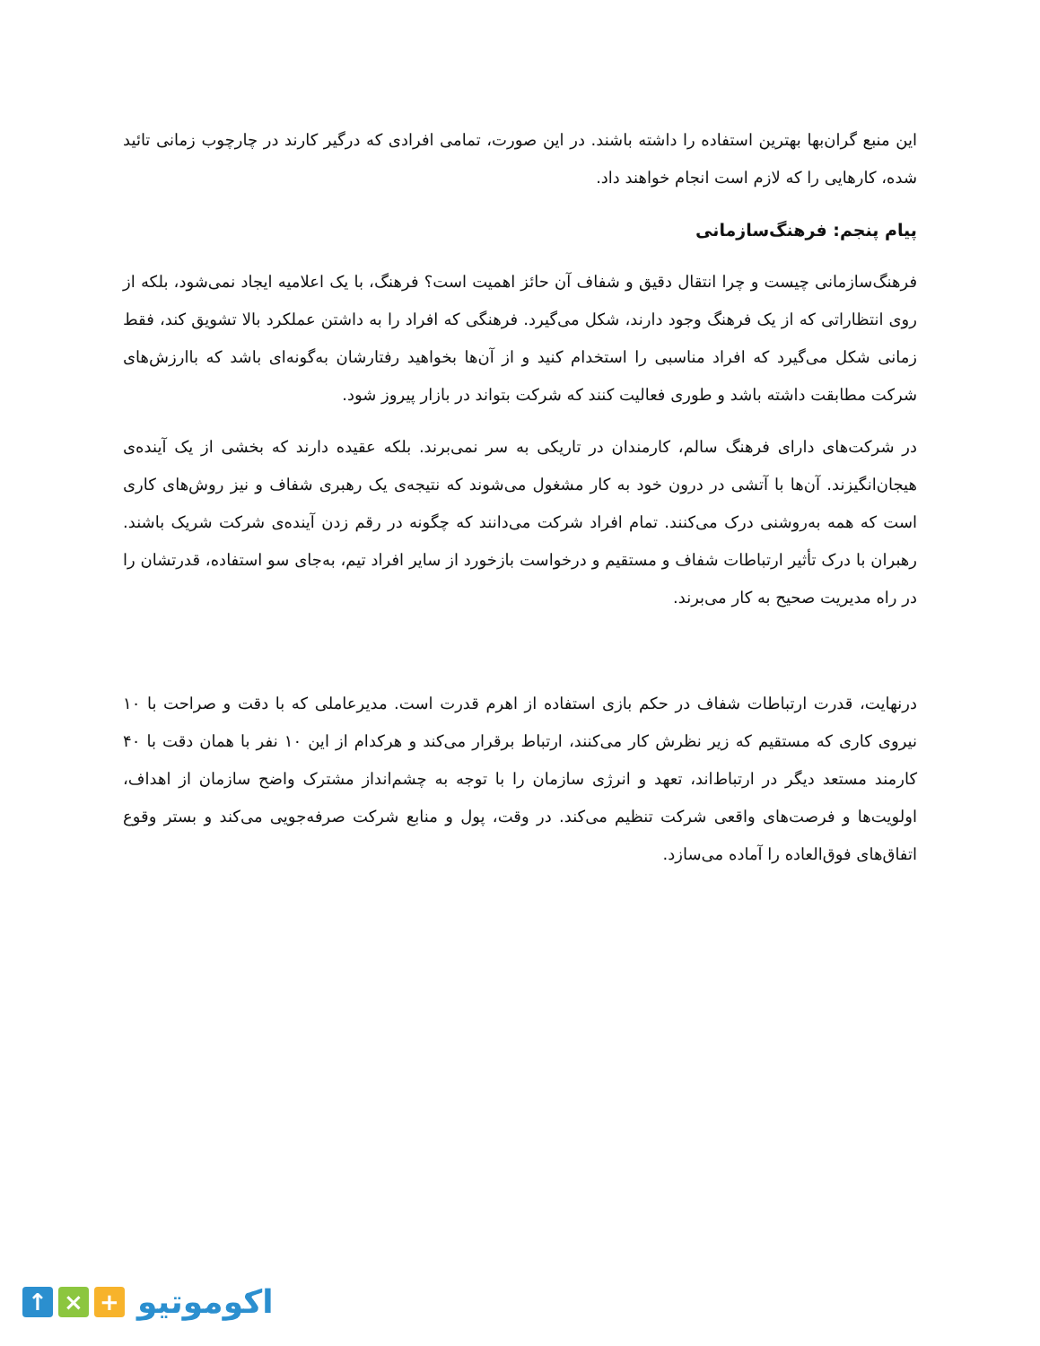این منبع گران‌بها بهترین استفاده را داشته باشند. در این صورت، تمامی افرادی که درگیر کارند در چارچوب زمانی تائید شده، کارهایی را که لازم است انجام خواهند داد.
پیام پنجم: فرهنگ‌سازمانی
فرهنگ‌سازمانی چیست و چرا انتقال دقیق و شفاف آن حائز اهمیت است؟ فرهنگ، با یک اعلامیه ایجاد نمی‌شود، بلکه از روی انتظاراتی که از یک فرهنگ وجود دارند، شکل می‌گیرد. فرهنگی که افراد را به داشتن عملکرد بالا تشویق کند، فقط زمانی شکل می‌گیرد که افراد مناسبی را استخدام کنید و از آن‌ها بخواهید رفتارشان به‌گونه‌ای باشد که باارزش‌های شرکت مطابقت داشته باشد و طوری فعالیت کنند که شرکت بتواند در بازار پیروز شود.
در شرکت‌های دارای فرهنگ سالم، کارمندان در تاریکی به سر نمی‌برند. بلکه عقیده دارند که بخشی از یک آینده‌ی هیجان‌انگیزند. آن‌ها با آتشی در درون خود به کار مشغول می‌شوند که نتیجه‌ی یک رهبری شفاف و نیز روش‌های کاری است که همه به‌روشنی درک می‌کنند. تمام افراد شرکت می‌دانند که چگونه در رقم زدن آینده‌ی شرکت شریک باشند. رهبران با درک تأثیر ارتباطات شفاف و مستقیم و درخواست بازخورد از سایر افراد تیم، به‌جای سو استفاده، قدرتشان را در راه مدیریت صحیح به کار می‌برند.
درنهایت، قدرت ارتباطات شفاف در حکم بازی استفاده از اهرم قدرت است. مدیرعاملی که با دقت و صراحت با ۱۰ نیروی کاری که مستقیم که زیر نظرش کار می‌کنند، ارتباط برقرار می‌کند و هرکدام از این ۱۰ نفر با همان دقت با ۴۰ کارمند مستعد دیگر در ارتباط‌اند، تعهد و انرژی سازمان را با توجه به چشم‌انداز مشترک واضح سازمان از اهداف، اولویت‌ها و فرصت‌های واقعی شرکت تنظیم می‌کند. در وقت، پول و منابع شرکت صرفه‌جویی می‌کند و بستر وقوع اتفاق‌های فوق‌العاده را آماده می‌سازد.
↑ × +
اکوموتیو